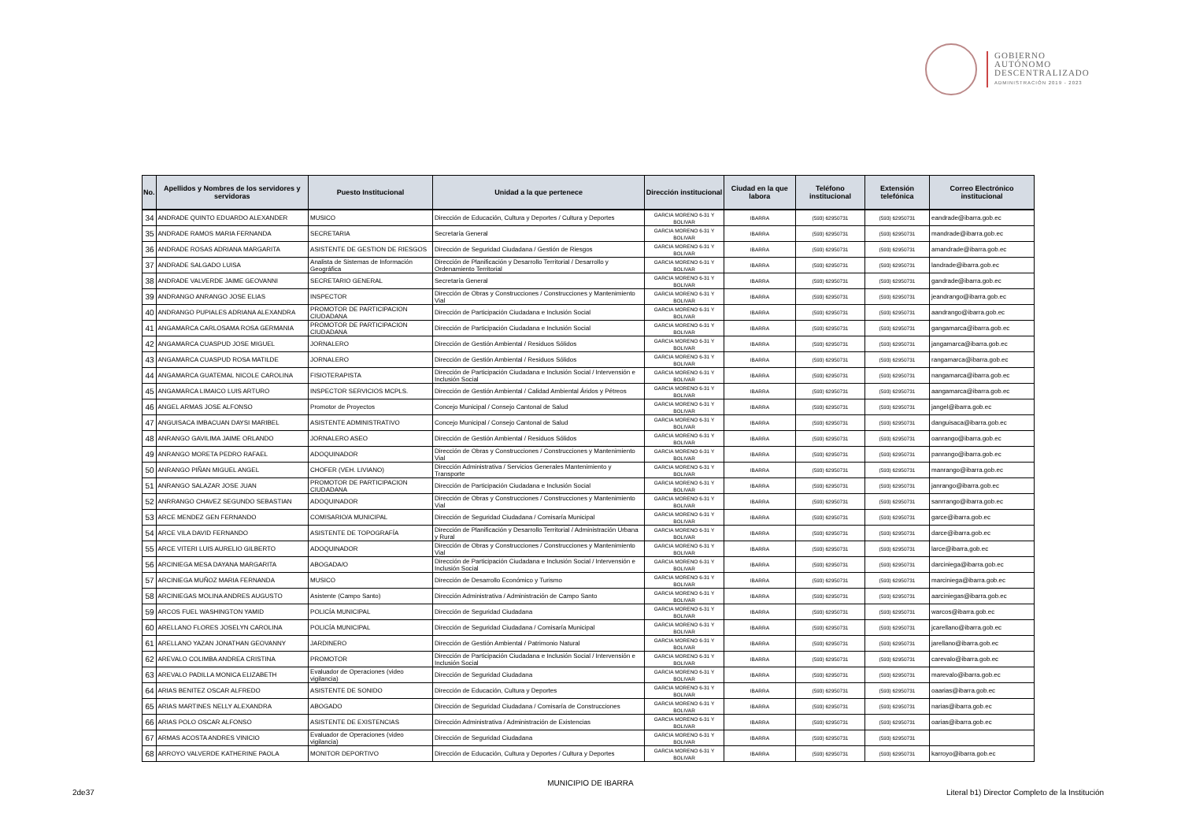GOBIERNO
AUTÓNOMO
DESCENTRALIZADO
ADMINISTRACIÓN 2019 - 2023
| No. | Apellidos y Nombres de los servidores y servidoras | Puesto Institucional | Unidad a la que pertenece | Dirección institucional | Ciudad en la que labora | Teléfono institucional | Extensión telefónica | Correo Electrónico institucional |
| --- | --- | --- | --- | --- | --- | --- | --- | --- |
| 34 | ANDRADE QUINTO EDUARDO ALEXANDER | MUSICO | Dirección de Educación, Cultura y Deportes / Cultura y Deportes | GARCIA MORENO 6-31 Y BOLIVAR | IBARRA | (593) 62950731 | (593) 62950731 | eandrade@ibarra.gob.ec |
| 35 | ANDRADE RAMOS MARIA FERNANDA | SECRETARIA | Secretaría General | GARCIA MORENO 6-31 Y BOLIVAR | IBARRA | (593) 62950731 | (593) 62950731 | mandrade@ibarra.gob.ec |
| 36 | ANDRADE ROSAS ADRIANA MARGARITA | ASISTENTE DE GESTION DE RIESGOS | Dirección de Seguridad Ciudadana / Gestión de Riesgos | GARCIA MORENO 6-31 Y BOLIVAR | IBARRA | (593) 62950731 | (593) 62950731 | amandrade@ibarra.gob.ec |
| 37 | ANDRADE SALGADO LUISA | Analista de Sistemas de Información Geográfica | Dirección de Planificación y Desarrollo Territorial / Desarrollo y Ordenamiento Territorial | GARCIA MORENO 6-31 Y BOLIVAR | IBARRA | (593) 62950731 | (593) 62950731 | landrade@ibarra.gob.ec |
| 38 | ANDRADE VALVERDE JAIME GEOVANNI | SECRETARIO GENERAL | Secretaría General | GARCIA MORENO 6-31 Y BOLIVAR | IBARRA | (593) 62950731 | (593) 62950731 | gandrade@ibarra.gob.ec |
| 39 | ANDRANGO ANRANGO JOSE ELIAS | INSPECTOR | Dirección de Obras y Construcciones / Construcciones y Mantenimiento Vial | GARCIA MORENO 6-31 Y BOLIVAR | IBARRA | (593) 62950731 | (593) 62950731 | jeandrango@ibarra.gob.ec |
| 40 | ANDRANGO PUPIALES ADRIANA ALEXANDRA | PROMOTOR DE PARTICIPACION CIUDADANA | Dirección de Participación Ciudadana e Inclusión Social | GARCIA MORENO 6-31 Y BOLIVAR | IBARRA | (593) 62950731 | (593) 62950731 | aandrango@ibarra.gob.ec |
| 41 | ANGAMARCA CARLOSAMA ROSA GERMANIA | PROMOTOR DE PARTICIPACION CIUDADANA | Dirección de Participación Ciudadana e Inclusión Social | GARCIA MORENO 6-31 Y BOLIVAR | IBARRA | (593) 62950731 | (593) 62950731 | gangamarca@ibarra.gob.ec |
| 42 | ANGAMARCA CUASPUD JOSE MIGUEL | JORNALERO | Dirección de Gestión Ambiental / Residuos Sólidos | GARCIA MORENO 6-31 Y BOLIVAR | IBARRA | (593) 62950731 | (593) 62950731 | jangamarca@ibarra.gob.ec |
| 43 | ANGAMARCA CUASPUD ROSA MATILDE | JORNALERO | Dirección de Gestión Ambiental / Residuos Sólidos | GARCIA MORENO 6-31 Y BOLIVAR | IBARRA | (593) 62950731 | (593) 62950731 | rangamarca@ibarra.gob.ec |
| 44 | ANGAMARCA GUATEMAL NICOLE CAROLINA | FISIOTERAPISTA | Dirección de Participación Ciudadana e Inclusión Social / Intervensión e Inclusión Social | GARCIA MORENO 6-31 Y BOLIVAR | IBARRA | (593) 62950731 | (593) 62950731 | nangamarca@ibarra.gob.ec |
| 45 | ANGAMARCA LIMAICO LUIS ARTURO | INSPECTOR SERVICIOS MCPLS. | Dirección de Gestión Ambiental / Calidad Ambiental Áridos y Pétreos | GARCIA MORENO 6-31 Y BOLIVAR | IBARRA | (593) 62950731 | (593) 62950731 | aangamarca@ibarra.gob.ec |
| 46 | ANGEL ARMAS JOSE ALFONSO | Promotor de Proyectos | Concejo Municipal / Consejo Cantonal de Salud | GARCIA MORENO 6-31 Y BOLIVAR | IBARRA | (593) 62950731 | (593) 62950731 | jangel@ibarra.gob.ec |
| 47 | ANGUISACA IMBACUAN DAYSI MARIBEL | ASISTENTE ADMINISTRATIVO | Concejo Municipal / Consejo Cantonal de Salud | GARCIA MORENO 6-31 Y BOLIVAR | IBARRA | (593) 62950731 | (593) 62950731 | danguisaca@ibarra.gob.ec |
| 48 | ANRANGO GAVILIMA JAIME ORLANDO | JORNALERO ASEO | Dirección de Gestión Ambiental / Residuos Sólidos | GARCIA MORENO 6-31 Y BOLIVAR | IBARRA | (593) 62950731 | (593) 62950731 | oanrango@ibarra.gob.ec |
| 49 | ANRANGO MORETA PEDRO RAFAEL | ADOQUINADOR | Dirección de Obras y Construcciones / Construcciones y Mantenimiento Vial | GARCIA MORENO 6-31 Y BOLIVAR | IBARRA | (593) 62950731 | (593) 62950731 | panrango@ibarra.gob.ec |
| 50 | ANRANGO PIÑAN MIGUEL ANGEL | CHOFER (VEH. LIVIANO) | Dirección Administrativa / Servicios Generales Mantenimiento y Transporte | GARCIA MORENO 6-31 Y BOLIVAR | IBARRA | (593) 62950731 | (593) 62950731 | manrango@ibarra.gob.ec |
| 51 | ANRANGO SALAZAR JOSE JUAN | PROMOTOR DE PARTICIPACION CIUDADANA | Dirección de Participación Ciudadana e Inclusión Social | GARCIA MORENO 6-31 Y BOLIVAR | IBARRA | (593) 62950731 | (593) 62950731 | janrango@ibarra.gob.ec |
| 52 | ANRRANGO CHAVEZ SEGUNDO SEBASTIAN | ADOQUINADOR | Dirección de Obras y Construcciones / Construcciones y Mantenimiento Vial | GARCIA MORENO 6-31 Y BOLIVAR | IBARRA | (593) 62950731 | (593) 62950731 | sanrrango@ibarra.gob.ec |
| 53 | ARCE MENDEZ GEN FERNANDO | COMISARIO/A MUNICIPAL | Dirección de Seguridad Ciudadana / Comisaría Municipal | GARCIA MORENO 6-31 Y BOLIVAR | IBARRA | (593) 62950731 | (593) 62950731 | garce@ibarra.gob.ec |
| 54 | ARCE VILA DAVID FERNANDO | ASISTENTE DE TOPOGRAFÍA | Dirección de Planificación y Desarrollo Territorial / Administración Urbana y Rural | GARCIA MORENO 6-31 Y BOLIVAR | IBARRA | (593) 62950731 | (593) 62950731 | darce@ibarra.gob.ec |
| 55 | ARCE VITERI LUIS AURELIO GILBERTO | ADOQUINADOR | Dirección de Obras y Construcciones / Construcciones y Mantenimiento Vial | GARCIA MORENO 6-31 Y BOLIVAR | IBARRA | (593) 62950731 | (593) 62950731 | larce@ibarra,gob.ec |
| 56 | ARCINIEGA MESA DAYANA MARGARITA | ABOGADA/O | Dirección de Participación Ciudadana e Inclusión Social / Intervensión e Inclusión Social | GARCIA MORENO 6-31 Y BOLIVAR | IBARRA | (593) 62950731 | (593) 62950731 | darciniega@ibarra.gob.ec |
| 57 | ARCINIEGA MUÑOZ MARIA FERNANDA | MUSICO | Dirección de Desarrollo Económico y Turismo | GARCIA MORENO 6-31 Y BOLIVAR | IBARRA | (593) 62950731 | (593) 62950731 | marciniega@ibarra.gob.ec |
| 58 | ARCINIEGAS MOLINA ANDRES AUGUSTO | Asistente (Campo Santo) | Dirección Administrativa / Administración de Campo Santo | GARCIA MORENO 6-31 Y BOLIVAR | IBARRA | (593) 62950731 | (593) 62950731 | aarciniegas@ibarra.gob.ec |
| 59 | ARCOS FUEL WASHINGTON YAMID | POLICÍA MUNICIPAL | Dirección de Seguridad Ciudadana | GARCIA MORENO 6-31 Y BOLIVAR | IBARRA | (593) 62950731 | (593) 62950731 | warcos@ibarra.gob.ec |
| 60 | ARELLANO FLORES JOSELYN CAROLINA | POLICÍA MUNICIPAL | Dirección de Seguridad Ciudadana / Comisaría Municipal | GARCIA MORENO 6-31 Y BOLIVAR | IBARRA | (593) 62950731 | (593) 62950731 | jcarellano@ibarra.gob.ec |
| 61 | ARELLANO YAZAN JONATHAN GEOVANNY | JARDINERO | Dirección de Gestión Ambiental / Patrimonio Natural | GARCIA MORENO 6-31 Y BOLIVAR | IBARRA | (593) 62950731 | (593) 62950731 | jarellano@ibarra.gob.ec |
| 62 | AREVALO COLIMBA ANDREA CRISTINA | PROMOTOR | Dirección de Participación Ciudadana e Inclusión Social / Intervensión e Inclusión Social | GARCIA MORENO 6-31 Y BOLIVAR | IBARRA | (593) 62950731 | (593) 62950731 | carevalo@ibarra.gob.ec |
| 63 | AREVALO PADILLA MONICA ELIZABETH | Evaluador de Operaciones (video vigilancia) | Dirección de Seguridad Ciudadana | GARCIA MORENO 6-31 Y BOLIVAR | IBARRA | (593) 62950731 | (593) 62950731 | marevalo@ibarra.gob.ec |
| 64 | ARIAS BENITEZ OSCAR ALFREDO | ASISTENTE DE SONIDO | Dirección de Educación, Cultura y Deportes | GARCIA MORENO 6-31 Y BOLIVAR | IBARRA | (593) 62950731 | (593) 62950731 | oaarias@ibarra.gob.ec |
| 65 | ARIAS MARTINES NELLY ALEXANDRA | ABOGADO | Dirección de Seguridad Ciudadana / Comisaría de Construcciones | GARCIA MORENO 6-31 Y BOLIVAR | IBARRA | (593) 62950731 | (593) 62950731 | narias@ibarra.gob.ec |
| 66 | ARIAS POLO OSCAR ALFONSO | ASISTENTE DE EXISTENCIAS | Dirección Administrativa / Administración de Existencias | GARCIA MORENO 6-31 Y BOLIVAR | IBARRA | (593) 62950731 | (593) 62950731 | oarias@ibarra.gob.ec |
| 67 | ARMAS ACOSTA ANDRES VINICIO | Evaluador de Operaciones (video vigilancia) | Dirección de Seguridad Ciudadana | GARCIA MORENO 6-31 Y BOLIVAR | IBARRA | (593) 62950731 | (593) 62950731 | |
| 68 | ARROYO VALVERDE KATHERINE PAOLA | MONITOR DEPORTIVO | Dirección de Educación, Cultura y Deportes / Cultura y Deportes | GARCIA MORENO 6-31 Y BOLIVAR | IBARRA | (593) 62950731 | (593) 62950731 | karroyo@ibarra.gob.ec |
MUNICIPIO DE IBARRA
2de37
Literal b1) Director Completo de la Institución